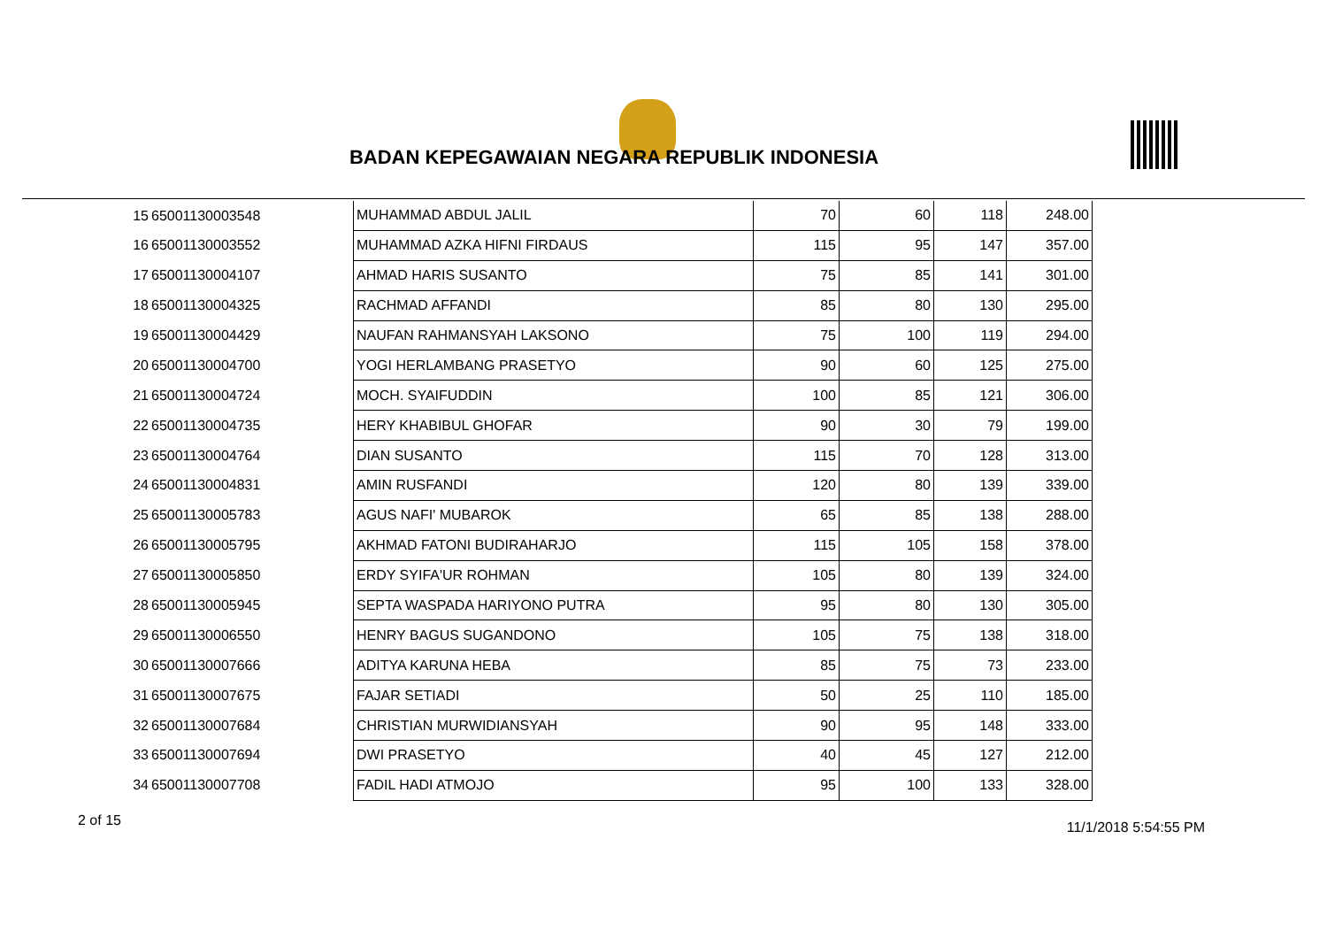BADAN KEPEGAWAIAN NEGARA REPUBLIK INDONESIA
| 15 | 65001130003548 | MUHAMMAD ABDUL JALIL | 70 | 60 | 118 | 248.00 |
| 16 | 65001130003552 | MUHAMMAD AZKA HIFNI FIRDAUS | 115 | 95 | 147 | 357.00 |
| 17 | 65001130004107 | AHMAD HARIS SUSANTO | 75 | 85 | 141 | 301.00 |
| 18 | 65001130004325 | RACHMAD AFFANDI | 85 | 80 | 130 | 295.00 |
| 19 | 65001130004429 | NAUFAN RAHMANSYAH LAKSONO | 75 | 100 | 119 | 294.00 |
| 20 | 65001130004700 | YOGI HERLAMBANG PRASETYO | 90 | 60 | 125 | 275.00 |
| 21 | 65001130004724 | MOCH. SYAIFUDDIN | 100 | 85 | 121 | 306.00 |
| 22 | 65001130004735 | HERY KHABIBUL GHOFAR | 90 | 30 | 79 | 199.00 |
| 23 | 65001130004764 | DIAN SUSANTO | 115 | 70 | 128 | 313.00 |
| 24 | 65001130004831 | AMIN RUSFANDI | 120 | 80 | 139 | 339.00 |
| 25 | 65001130005783 | AGUS NAFI' MUBAROK | 65 | 85 | 138 | 288.00 |
| 26 | 65001130005795 | AKHMAD FATONI BUDIRAHARJO | 115 | 105 | 158 | 378.00 |
| 27 | 65001130005850 | ERDY SYIFA'UR ROHMAN | 105 | 80 | 139 | 324.00 |
| 28 | 65001130005945 | SEPTA WASPADA HARIYONO PUTRA | 95 | 80 | 130 | 305.00 |
| 29 | 65001130006550 | HENRY BAGUS SUGANDONO | 105 | 75 | 138 | 318.00 |
| 30 | 65001130007666 | ADITYA KARUNA HEBA | 85 | 75 | 73 | 233.00 |
| 31 | 65001130007675 | FAJAR SETIADI | 50 | 25 | 110 | 185.00 |
| 32 | 65001130007684 | CHRISTIAN MURWIDIANSYAH | 90 | 95 | 148 | 333.00 |
| 33 | 65001130007694 | DWI PRASETYO | 40 | 45 | 127 | 212.00 |
| 34 | 65001130007708 | FADIL HADI ATMOJO | 95 | 100 | 133 | 328.00 |
2 of 15 11/1/2018 5:54:55 PM